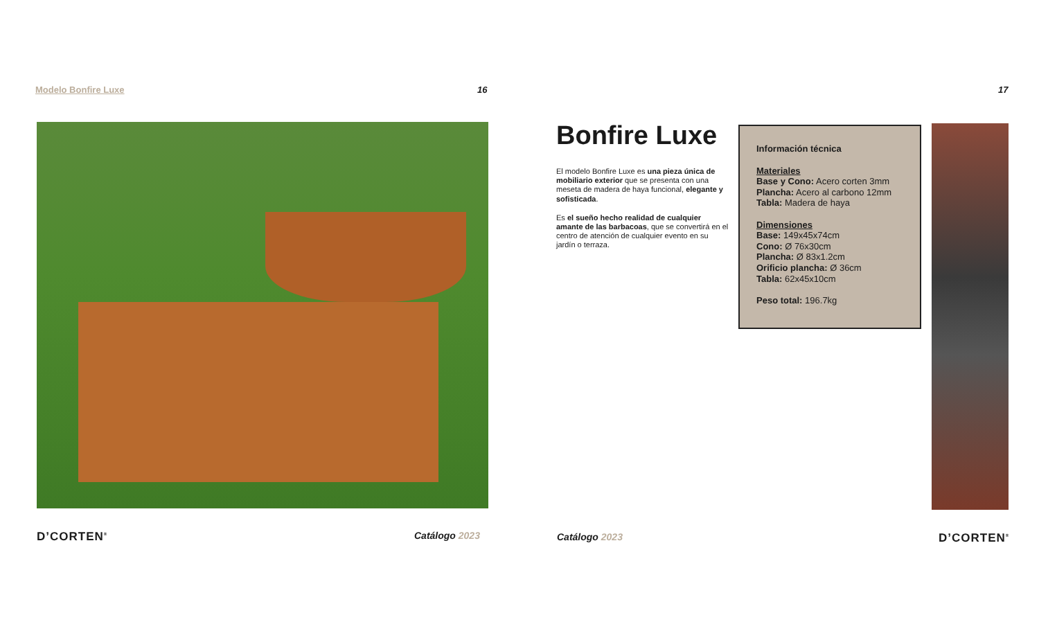Modelo Bonfire Luxe 16
D’CORTEN<sup>®</sup> Catálogo 2023
17
Bonfire Luxe
El modelo Bonfire Luxe es una pieza única de mobiliario exterior que se presenta con una meseta de madera de haya funcional, elegante y sofisticada.
Es el sueño hecho realidad de cualquier amante de las barbacoas, que se convertirá en el centro de atención de cualquier evento en su jardín o terraza.
Información técnica
Materiales
Base y Cono: Acero corten 3mm
Plancha: Acero al carbono 12mm
Tabla: Madera de haya
Dimensiones
Base: 149x45x74cm
Cono: Ø 76x30cm
Plancha: Ø 83x1.2cm
Orificio plancha: Ø 36cm
Tabla: 62x45x10cm
Peso total: 196.7kg
Catálogo 2023 D’CORTEN<sup>®</sup>